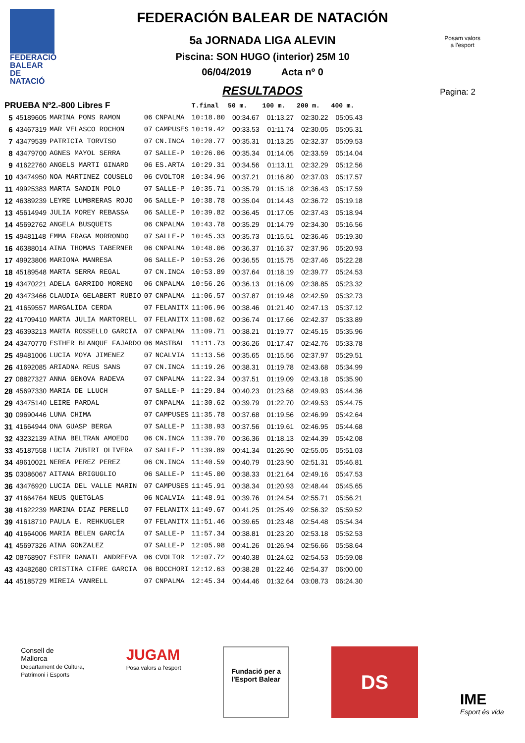FEDERACIÓ
BALEAR DE
NATACIÓ
Posam valors
a l'esport
FEDERACIÓN BALEAR DE NATACIÓN
5a JORNADA LIGA ALEVIN
Piscina: SON HUGO (interior) 25M 10
06/04/2019 Acta nº 0
RESULTADOS
Pagina: 2
| PRUEBA Nº2.-800 Libres F | | | | | T.final | 50 m. | 100 m. | 200 m. | 400 m. |
| --- | --- | --- | --- | --- | --- | --- | --- | --- | --- |
| 5 | 45189605 | MARINA PONS RAMON | 06 | CNPALMA | 10:18.80 | 00:34.67 | 01:13.27 | 02:30.22 | 05:05.43 |
| 6 | 43467319 | MAR VELASCO ROCHON | 07 | CAMPUSES | 10:19.42 | 00:33.53 | 01:11.74 | 02:30.05 | 05:05.31 |
| 7 | 43479539 | PATRICIA TORVISO | 07 | CN.INCA | 10:20.77 | 00:35.31 | 01:13.25 | 02:32.37 | 05:09.53 |
| 8 | 43479700 | AGNES MAYOL SERRA | 07 | SALLE-P | 10:26.06 | 00:35.34 | 01:14.05 | 02:33.59 | 05:14.04 |
| 9 | 41622760 | ANGELS MARTI GINARD | 06 | ES.ARTA | 10:29.31 | 00:34.56 | 01:13.11 | 02:32.29 | 05:12.56 |
| 10 | 43474950 | NOA MARTINEZ COUSELO | 06 | CVOLTOR | 10:34.96 | 00:37.21 | 01:16.80 | 02:37.03 | 05:17.57 |
| 11 | 49925383 | MARTA SANDIN POLO | 07 | SALLE-P | 10:35.71 | 00:35.79 | 01:15.18 | 02:36.43 | 05:17.59 |
| 12 | 46389239 | LEYRE LUMBRERAS ROJO | 06 | SALLE-P | 10:38.78 | 00:35.04 | 01:14.43 | 02:36.72 | 05:19.18 |
| 13 | 45614949 | JULIA MOREY REBASSA | 06 | SALLE-P | 10:39.82 | 00:36.45 | 01:17.05 | 02:37.43 | 05:18.94 |
| 14 | 45692762 | ANGELA BUSQUETS | 06 | CNPALMA | 10:43.78 | 00:35.29 | 01:14.79 | 02:34.30 | 05:16.56 |
| 15 | 49481148 | EMMA FRAGA MORRONDO | 07 | SALLE-P | 10:45.33 | 00:35.73 | 01:15.51 | 02:36.46 | 05:19.30 |
| 16 | 46388014 | AINA THOMAS TABERNER | 06 | CNPALMA | 10:48.06 | 00:36.37 | 01:16.37 | 02:37.96 | 05:20.93 |
| 17 | 49923806 | MARIONA MANRESA | 06 | SALLE-P | 10:53.26 | 00:36.55 | 01:15.75 | 02:37.46 | 05:22.28 |
| 18 | 45189548 | MARTA SERRA REGAL | 07 | CN.INCA | 10:53.89 | 00:37.64 | 01:18.19 | 02:39.77 | 05:24.53 |
| 19 | 43470221 | ADELA GARRIDO MORENO | 06 | CNPALMA | 10:56.26 | 00:36.13 | 01:16.09 | 02:38.85 | 05:23.32 |
| 20 | 43473466 | CLAUDIA GELABERT RUBIO | 07 | CNPALMA | 11:06.57 | 00:37.87 | 01:19.48 | 02:42.59 | 05:32.73 |
| 21 | 41659557 | MARGALIDA CERDA | 07 | FELANITX | 11:06.96 | 00:38.46 | 01:21.40 | 02:47.13 | 05:37.12 |
| 22 | 41709410 | MARTA JULIA MARTORELL | 07 | FELANITX | 11:08.62 | 00:36.74 | 01:17.66 | 02:42.37 | 05:33.89 |
| 23 | 46393213 | MARTA ROSSELLO GARCIA | 07 | CNPALMA | 11:09.71 | 00:38.21 | 01:19.77 | 02:45.15 | 05:35.96 |
| 24 | 43470770 | ESTHER BLANQUE FAJARDO | 06 | MASTBAL | 11:11.73 | 00:36.26 | 01:17.47 | 02:42.76 | 05:33.78 |
| 25 | 49481006 | LUCIA MOYA JIMENEZ | 07 | NCALVIA | 11:13.56 | 00:35.65 | 01:15.56 | 02:37.97 | 05:29.51 |
| 26 | 41692085 | ARIADNA REUS SANS | 07 | CN.INCA | 11:19.26 | 00:38.31 | 01:19.78 | 02:43.68 | 05:34.99 |
| 27 | 08827327 | ANNA GENOVA RADEVA | 07 | CNPALMA | 11:22.34 | 00:37.51 | 01:19.09 | 02:43.18 | 05:35.90 |
| 28 | 45697330 | MARIA DE LLUCH | 07 | SALLE-P | 11:29.84 | 00:40.23 | 01:23.68 | 02:49.93 | 05:44.36 |
| 29 | 43475140 | LEIRE PARDAL | 07 | CNPALMA | 11:30.62 | 00:39.79 | 01:22.70 | 02:49.53 | 05:44.75 |
| 30 | 09690446 | LUNA CHIMA | 07 | CAMPUSES | 11:35.78 | 00:37.68 | 01:19.56 | 02:46.99 | 05:42.64 |
| 31 | 41664944 | ONA GUASP BERGA | 07 | SALLE-P | 11:38.93 | 00:37.56 | 01:19.61 | 02:46.95 | 05:44.68 |
| 32 | 43232139 | AINA BELTRAN AMOEDO | 06 | CN.INCA | 11:39.70 | 00:36.36 | 01:18.13 | 02:44.39 | 05:42.08 |
| 33 | 45187558 | LUCIA ZUBIRI OLIVERA | 07 | SALLE-P | 11:39.89 | 00:41.34 | 01:26.90 | 02:55.05 | 05:51.03 |
| 34 | 49610021 | NEREA PEREZ PEREZ | 06 | CN.INCA | 11:40.59 | 00:40.79 | 01:23.90 | 02:51.31 | 05:46.81 |
| 35 | 03086067 | AITANA BRIGUGLIO | 06 | SALLE-P | 11:45.00 | 00:38.33 | 01:21.64 | 02:49.16 | 05:47.53 |
| 36 | 43476920 | LUCIA DEL VALLE MARIN | 07 | CAMPUSES | 11:45.91 | 00:38.34 | 01:20.93 | 02:48.44 | 05:45.65 |
| 37 | 41664764 | NEUS QUETGLAS | 06 | NCALVIA | 11:48.91 | 00:39.76 | 01:24.54 | 02:55.71 | 05:56.21 |
| 38 | 41622239 | MARINA DIAZ PERELLO | 07 | FELANITX | 11:49.67 | 00:41.25 | 01:25.49 | 02:56.32 | 05:59.52 |
| 39 | 41618710 | PAULA E. REHKUGLER | 07 | FELANITX | 11:51.46 | 00:39.65 | 01:23.48 | 02:54.48 | 05:54.34 |
| 40 | 41664006 | MARIA BELEN GARCÍA | 07 | SALLE-P | 11:57.34 | 00:38.81 | 01:23.20 | 02:53.18 | 05:52.53 |
| 41 | 45697326 | AINA GONZALEZ | 07 | SALLE-P | 12:05.98 | 00:41.26 | 01:26.94 | 02:56.66 | 05:58.64 |
| 42 | 08768907 | ESTER DANAIL ANDREEVA | 06 | CVOLTOR | 12:07.72 | 00:40.38 | 01:24.62 | 02:54.53 | 05:59.08 |
| 43 | 43482680 | CRISTINA CIFRE GARCIA | 06 | BOCCHORI | 12:12.63 | 00:38.28 | 01:22.46 | 02:54.37 | 06:00.00 |
| 44 | 45185729 | MIREIA VANRELL | 07 | CNPALMA | 12:45.34 | 00:44.46 | 01:32.64 | 03:08.73 | 06:24.30 |
Consell de
Mallorca
Departament de Cultura,
Patrimoni i Esports
JUGAM
Posa valors a l'esport
Fundació per a
l'Esport Balear
DS
IME
Esport és vida